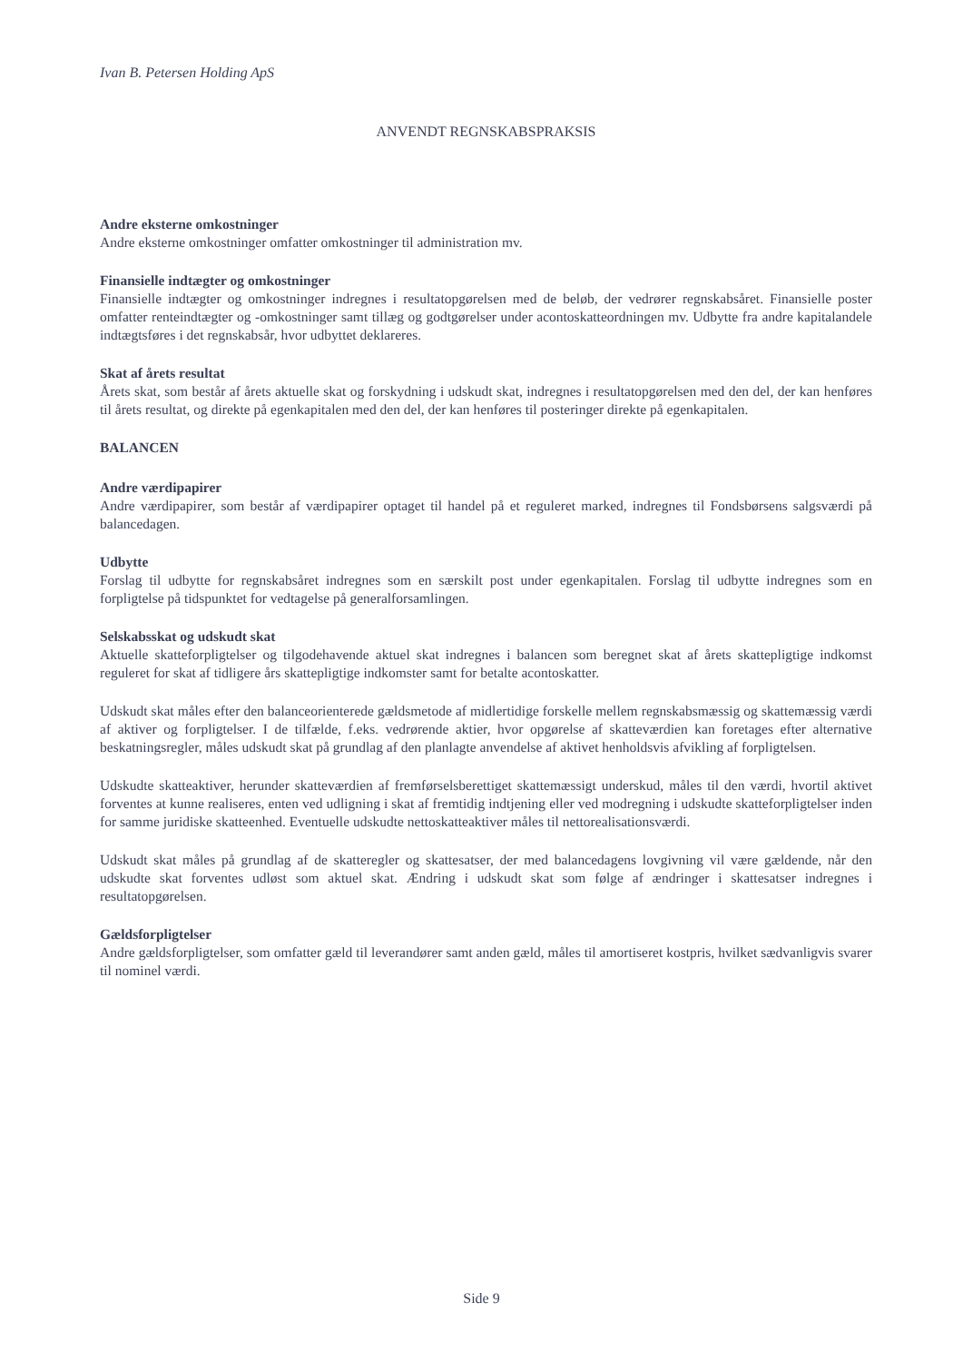Ivan B. Petersen Holding ApS
ANVENDT REGNSKABSPRAKSIS
Andre eksterne omkostninger
Andre eksterne omkostninger omfatter omkostninger til administration mv.
Finansielle indtægter og omkostninger
Finansielle indtægter og omkostninger indregnes i resultatopgørelsen med de beløb, der vedrører regnskabsåret. Finansielle poster omfatter renteindtægter og -omkostninger samt tillæg og godtgørelser under acontoskatteordningen mv. Udbytte fra andre kapitalandele indtægtsføres i det regnskabsår, hvor udbyttet deklareres.
Skat af årets resultat
Årets skat, som består af årets aktuelle skat og forskydning i udskudt skat, indregnes i resultatopgørelsen med den del, der kan henføres til årets resultat, og direkte på egenkapitalen med den del, der kan henføres til posteringer direkte på egenkapitalen.
BALANCEN
Andre værdipapirer
Andre værdipapirer, som består af værdipapirer optaget til handel på et reguleret marked, indregnes til Fondsbørsens salgsværdi på balancedagen.
Udbytte
Forslag til udbytte for regnskabsåret indregnes som en særskilt post under egenkapitalen. Forslag til udbytte indregnes som en forpligtelse på tidspunktet for vedtagelse på generalforsamlingen.
Selskabsskat og udskudt skat
Aktuelle skatteforpligtelser og tilgodehavende aktuel skat indregnes i balancen som beregnet skat af årets skattepligtige indkomst reguleret for skat af tidligere års skattepligtige indkomster samt for betalte acontoskatter.
Udskudt skat måles efter den balanceorienterede gældsmetode af midlertidige forskelle mellem regnskabsmæssig og skattemæssig værdi af aktiver og forpligtelser. I de tilfælde, f.eks. vedrørende aktier, hvor opgørelse af skatteværdien kan foretages efter alternative beskatningsregler, måles udskudt skat på grundlag af den planlagte anvendelse af aktivet henholdsvis afvikling af forpligtelsen.
Udskudte skatteaktiver, herunder skatteværdien af fremførselsberettiget skattemæssigt underskud, måles til den værdi, hvortil aktivet forventes at kunne realiseres, enten ved udligning i skat af fremtidig indtjening eller ved modregning i udskudte skatteforpligtelser inden for samme juridiske skatteenhed. Eventuelle udskudte nettoskatteaktiver måles til nettorealisationsværdi.
Udskudt skat måles på grundlag af de skatteregler og skattesatser, der med balancedagens lovgivning vil være gældende, når den udskudte skat forventes udløst som aktuel skat. Ændring i udskudt skat som følge af ændringer i skattesatser indregnes i resultatopgørelsen.
Gældsforpligtelser
Andre gældsforpligtelser, som omfatter gæld til leverandører samt anden gæld, måles til amortiseret kostpris, hvilket sædvanligvis svarer til nominel værdi.
Side 9